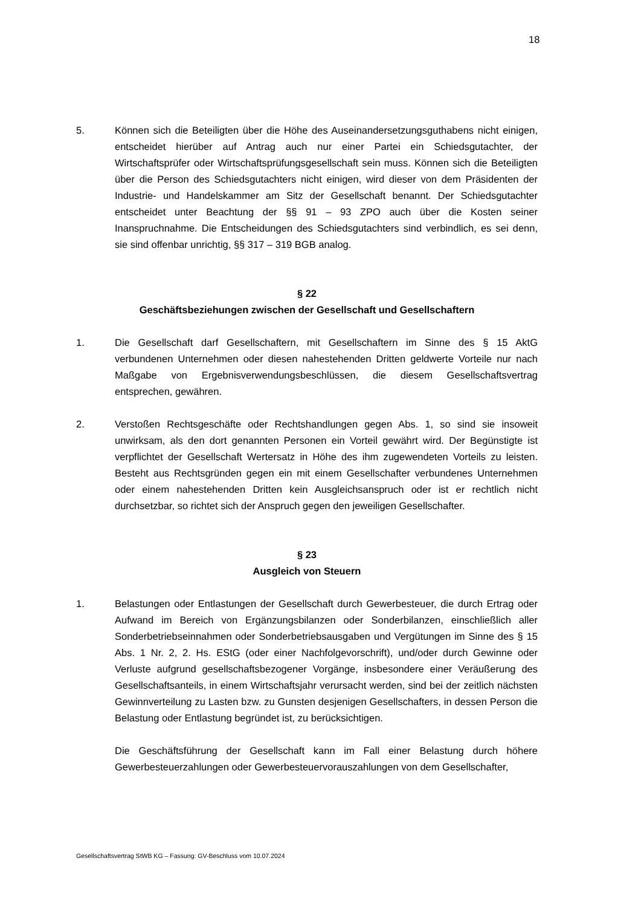18
5. Können sich die Beteiligten über die Höhe des Auseinandersetzungsguthabens nicht einigen, entscheidet hierüber auf Antrag auch nur einer Partei ein Schiedsgutachter, der Wirtschaftsprüfer oder Wirtschaftsprüfungsgesellschaft sein muss. Können sich die Beteiligten über die Person des Schiedsgutachters nicht einigen, wird dieser von dem Präsidenten der Industrie- und Handelskammer am Sitz der Gesellschaft benannt. Der Schiedsgutachter entscheidet unter Beachtung der §§ 91 – 93 ZPO auch über die Kosten seiner Inanspruchnahme. Die Entscheidungen des Schiedsgutachters sind verbindlich, es sei denn, sie sind offenbar unrichtig, §§ 317 – 319 BGB analog.
§ 22
Geschäftsbeziehungen zwischen der Gesellschaft und Gesellschaftern
1. Die Gesellschaft darf Gesellschaftern, mit Gesellschaftern im Sinne des § 15 AktG verbundenen Unternehmen oder diesen nahestehenden Dritten geldwerte Vorteile nur nach Maßgabe von Ergebnisverwendungsbeschlüssen, die diesem Gesellschaftsvertrag entsprechen, gewähren.
2. Verstoßen Rechtsgeschäfte oder Rechtshandlungen gegen Abs. 1, so sind sie insoweit unwirksam, als den dort genannten Personen ein Vorteil gewährt wird. Der Begünstigte ist verpflichtet der Gesellschaft Wertersatz in Höhe des ihm zugewendeten Vorteils zu leisten. Besteht aus Rechtsgründen gegen ein mit einem Gesellschafter verbundenes Unternehmen oder einem nahestehenden Dritten kein Ausgleichsanspruch oder ist er rechtlich nicht durchsetzbar, so richtet sich der Anspruch gegen den jeweiligen Gesellschafter.
§ 23
Ausgleich von Steuern
1. Belastungen oder Entlastungen der Gesellschaft durch Gewerbesteuer, die durch Ertrag oder Aufwand im Bereich von Ergänzungsbilanzen oder Sonderbilanzen, einschließlich aller Sonderbetriebseinnahmen oder Sonderbetriebsausgaben und Vergütungen im Sinne des § 15 Abs. 1 Nr. 2, 2. Hs. EStG (oder einer Nachfolgevorschrift), und/oder durch Gewinne oder Verluste aufgrund gesellschaftsbezogener Vorgänge, insbesondere einer Veräußerung des Gesellschaftsanteils, in einem Wirtschaftsjahr verursacht werden, sind bei der zeitlich nächsten Gewinnverteilung zu Lasten bzw. zu Gunsten desjenigen Gesellschafters, in dessen Person die Belastung oder Entlastung begründet ist, zu berücksichtigen.
Die Geschäftsführung der Gesellschaft kann im Fall einer Belastung durch höhere Gewerbesteuerzahlungen oder Gewerbesteuervorauszahlungen von dem Gesellschafter,
Gesellschaftsvertrag StWB KG – Fassung: GV-Beschluss vom 10.07.2024